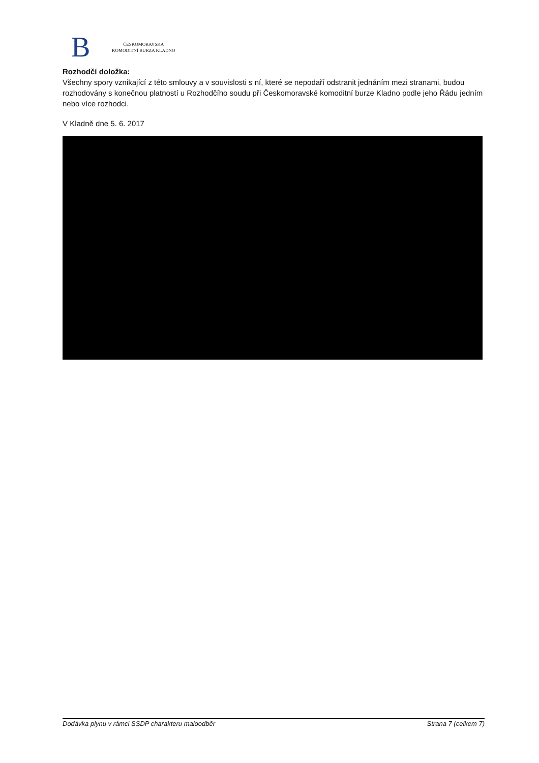B
ČESKOMORAVSKÁ
KOMODITNÍ BURZA KLADNO
Rozhodčí doložka:
Všechny spory vznikající z této smlouvy a v souvislosti s ní, které se nepodaří odstranit jednáním mezi stranami, budou rozhodovány s konečnou platností u Rozhodčího soudu při Českomoravské komoditní burze Kladno podle jeho Řádu jedním nebo více rozhodci.
V Kladně dne 5. 6. 2017
Dodávka plynu v rámci SSDP charakteru maloodběr Strana 7 (celkem 7)